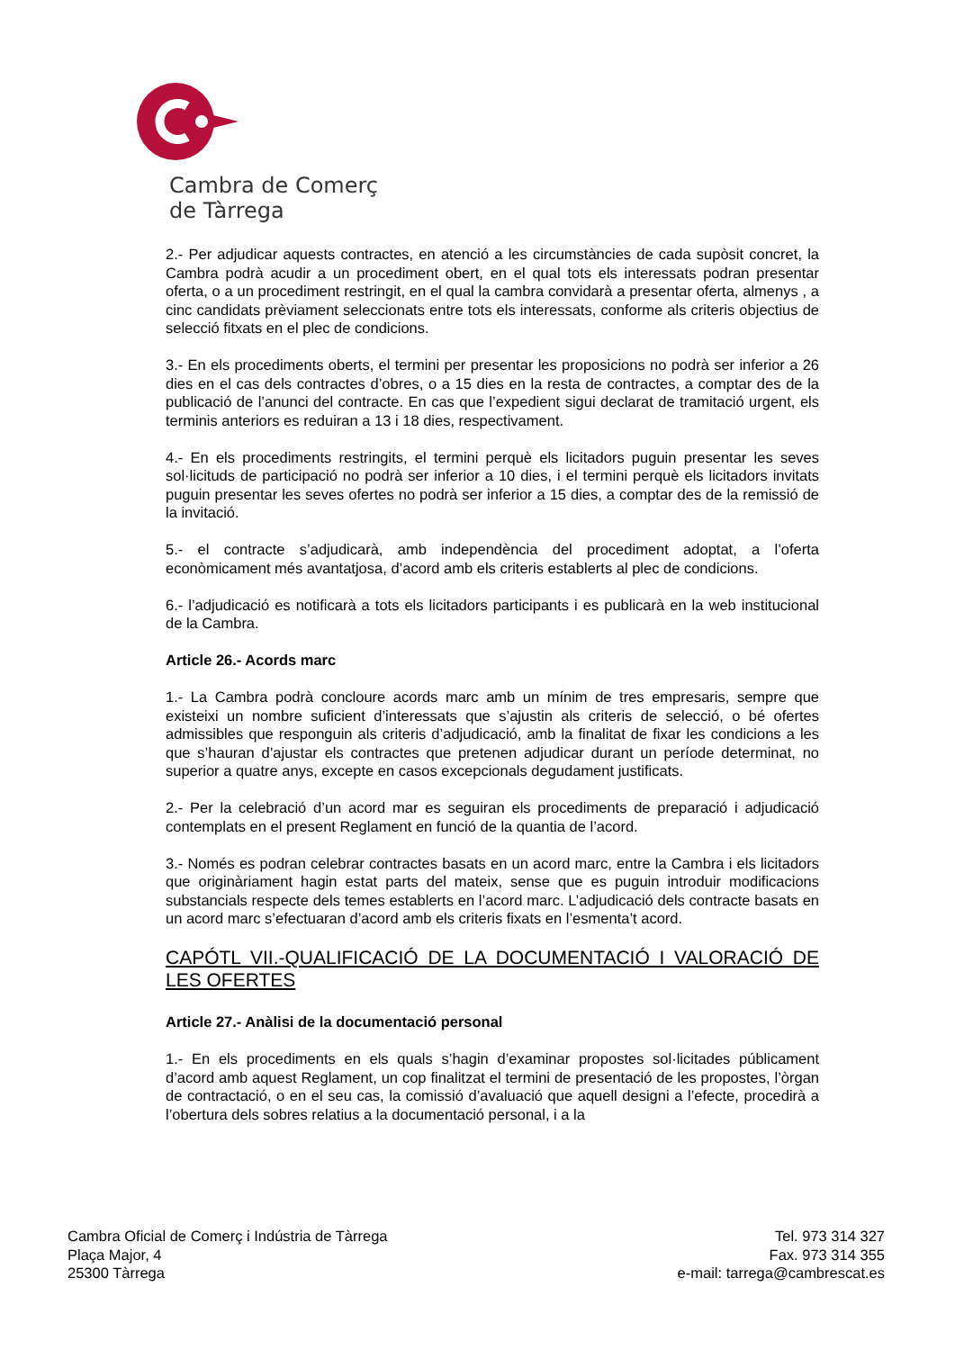Cambra de Comerç
de Tàrrega
2.- Per adjudicar aquests contractes, en atenció a les circumstàncies de cada supòsit concret, la Cambra podrà acudir a un procediment obert, en el qual tots els interessats podran presentar oferta, o a un procediment restringit, en el qual la cambra convidarà a presentar oferta, almenys , a cinc candidats prèviament seleccionats entre tots els interessats, conforme als criteris objectius de selecció fitxats en el plec de condicions.
3.- En els procediments oberts, el termini per presentar les proposicions no podrà ser inferior a 26 dies en el cas dels contractes d’obres, o a 15 dies en la resta de contractes, a comptar des de la publicació de l’anunci del contracte. En cas que l’expedient sigui declarat de tramitació urgent, els terminis anteriors es reduiran a 13 i 18 dies, respectivament.
4.- En els procediments restringits, el termini perquè els licitadors puguin presentar les seves sol·licituds de participació no podrà ser inferior a 10 dies, i el termini perquè els licitadors invitats puguin presentar les seves ofertes no podrà ser inferior a 15 dies, a comptar des de la remissió de la invitació.
5.- el contracte s’adjudicarà, amb independència del procediment adoptat, a l’oferta econòmicament més avantatjosa, d’acord amb els criteris establerts al plec de condicions.
6.- l’adjudicació es notificarà a tots els licitadors participants i es publicarà en la web institucional de la Cambra.
Article 26.- Acords marc
1.- La Cambra podrà concloure acords marc amb un mínim de tres empresaris, sempre que existeixi un nombre suficient d’interessats que s’ajustin als criteris de selecció, o bé ofertes admissibles que responguin als criteris d’adjudicació, amb la finalitat de fixar les condicions a les que s’hauran d’ajustar els contractes que pretenen adjudicar durant un període determinat, no superior a quatre anys, excepte en casos excepcionals degudament justificats.
2.- Per la celebració d’un acord mar es seguiran els procediments de preparació i adjudicació contemplats en el present Reglament en funció de la quantia de l’acord.
3.- Només es podran celebrar contractes basats en un acord marc, entre la Cambra i els licitadors que originàriament hagin estat parts del mateix, sense que es puguin introduir modificacions substancials respecte dels temes establerts en l’acord marc. L’adjudicació dels contracte basats en un acord marc s’efectuaran d’acord amb els criteris fixats en l’esmenta’t acord.
CAPÓTL VII.-QUALIFICACIÓ DE LA DOCUMENTACIÓ I VALORACIÓ DE LES OFERTES
Article 27.- Anàlisi de la documentació personal
1.- En els procediments en els quals s’hagin d’examinar propostes sol·licitades públicament d’acord amb aquest Reglament, un cop finalitzat el termini de presentació de les propostes, l’òrgan de contractació, o en el seu cas, la comissió d’avaluació que aquell designi a l’efecte, procedirà a l’obertura dels sobres relatius a la documentació personal, i a la
Cambra Oficial de Comerç i Indústria de Tàrrega
Plaça Major, 4
25300 Tàrrega
Tel. 973 314 327
Fax. 973 314 355
e-mail: tarrega@cambrescat.es